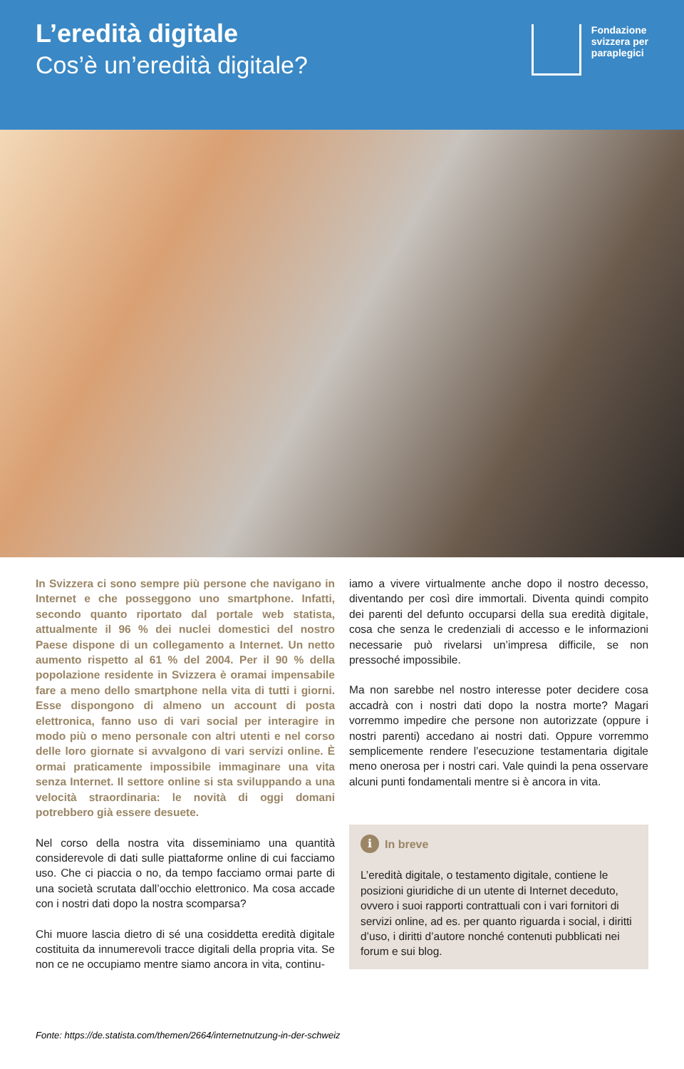L’eredità digitale
Cos’è un’eredità digitale?
Fondazione
svizzera per
paraplegici
In Svizzera ci sono sempre più persone che navigano in Internet e che posseggono uno smartphone. Infatti, secondo quanto riportato dal portale web statista, attualmente il 96 % dei nuclei domestici del nostro Paese dispone di un collegamento a Internet. Un netto aumento rispetto al 61 % del 2004. Per il 90 % della popolazione residente in Svizzera è oramai impensabile fare a meno dello smartphone nella vita di tutti i giorni. Esse dispongono di almeno un account di posta elettronica, fanno uso di vari social per interagire in modo più o meno personale con altri utenti e nel corso delle loro giornate si avvalgono di vari servizi online. È ormai praticamente impossibile immaginare una vita senza Internet. Il settore online si sta sviluppando a una velocità straordinaria: le novità di oggi domani potrebbero già essere desuete.
Nel corso della nostra vita disseminiamo una quantità considerevole di dati sulle piattaforme online di cui facciamo uso. Che ci piaccia o no, da tempo facciamo ormai parte di una società scrutata dall’occhio elettronico. Ma cosa accade con i nostri dati dopo la nostra scomparsa?
Chi muore lascia dietro di sé una cosiddetta eredità digitale costituita da innumerevoli tracce digitali della propria vita. Se non ce ne occupiamo mentre siamo ancora in vita, continu-
iamo a vivere virtualmente anche dopo il nostro decesso, diventando per così dire immortali. Diventa quindi compito dei parenti del defunto occuparsi della sua eredità digitale, cosa che senza le credenziali di accesso e le informazioni necessarie può rivelarsi un’impresa difficile, se non pressoché impossibile.
Ma non sarebbe nel nostro interesse poter decidere cosa accadrà con i nostri dati dopo la nostra morte? Magari vorremmo impedire che persone non autorizzate (oppure i nostri parenti) accedano ai nostri dati. Oppure vorremmo semplicemente rendere l’esecuzione testamentaria digitale meno onerosa per i nostri cari. Vale quindi la pena osservare alcuni punti fondamentali mentre si è ancora in vita.
i In breve
L’eredità digitale, o testamento digitale, contiene le posizioni giuridiche di un utente di Internet deceduto, ovvero i suoi rapporti contrattuali con i vari fornitori di servizi online, ad es. per quanto riguarda i social, i diritti d’uso, i diritti d’autore nonché contenuti pubblicati nei forum e sui blog.
Fonte: https://de.statista.com/themen/2664/internetnutzung-in-der-schweiz